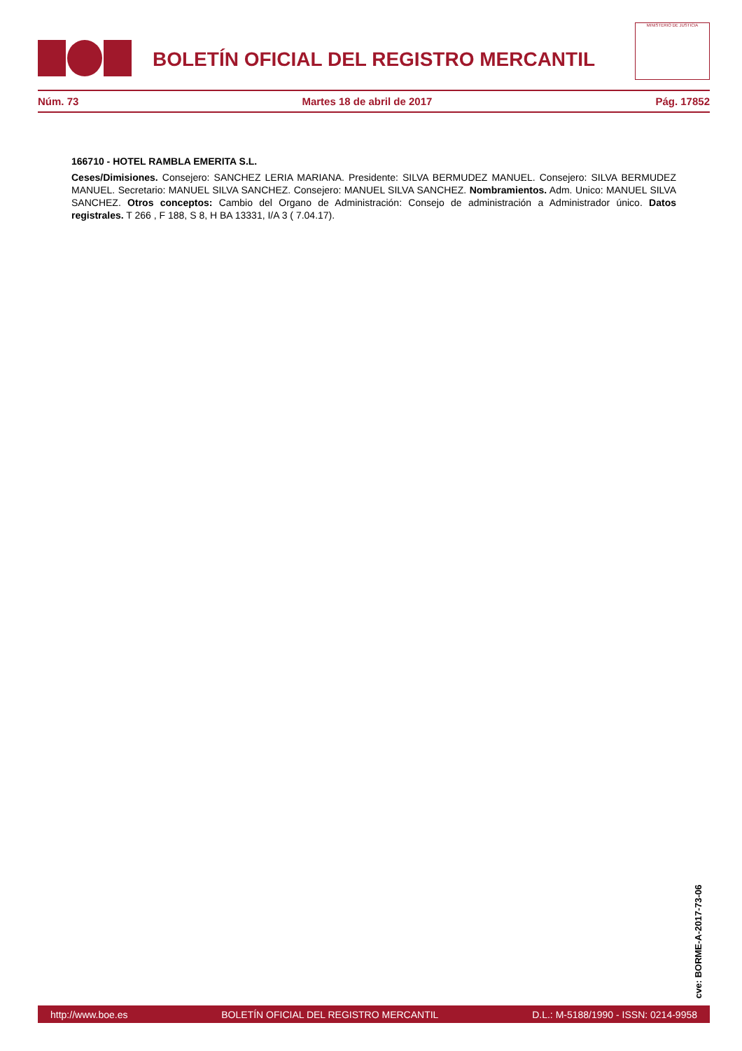BOLETÍN OFICIAL DEL REGISTRO MERCANTIL
MINISTERIO DE JUSTICIA
Núm. 73 Martes 18 de abril de 2017 Pág. 17852
166710 - HOTEL RAMBLA EMERITA S.L.
Ceses/Dimisiones. Consejero: SANCHEZ LERIA MARIANA. Presidente: SILVA BERMUDEZ MANUEL. Consejero: SILVA BERMUDEZ MANUEL. Secretario: MANUEL SILVA SANCHEZ. Consejero: MANUEL SILVA SANCHEZ. Nombramientos. Adm. Unico: MANUEL SILVA SANCHEZ. Otros conceptos: Cambio del Organo de Administración: Consejo de administración a Administrador único. Datos registrales. T 266 , F 188, S 8, H BA 13331, I/A 3 ( 7.04.17).
cve: BORME-A-2017-73-06
http://www.boe.es BOLETÍN OFICIAL DEL REGISTRO MERCANTIL D.L.: M-5188/1990 - ISSN: 0214-9958